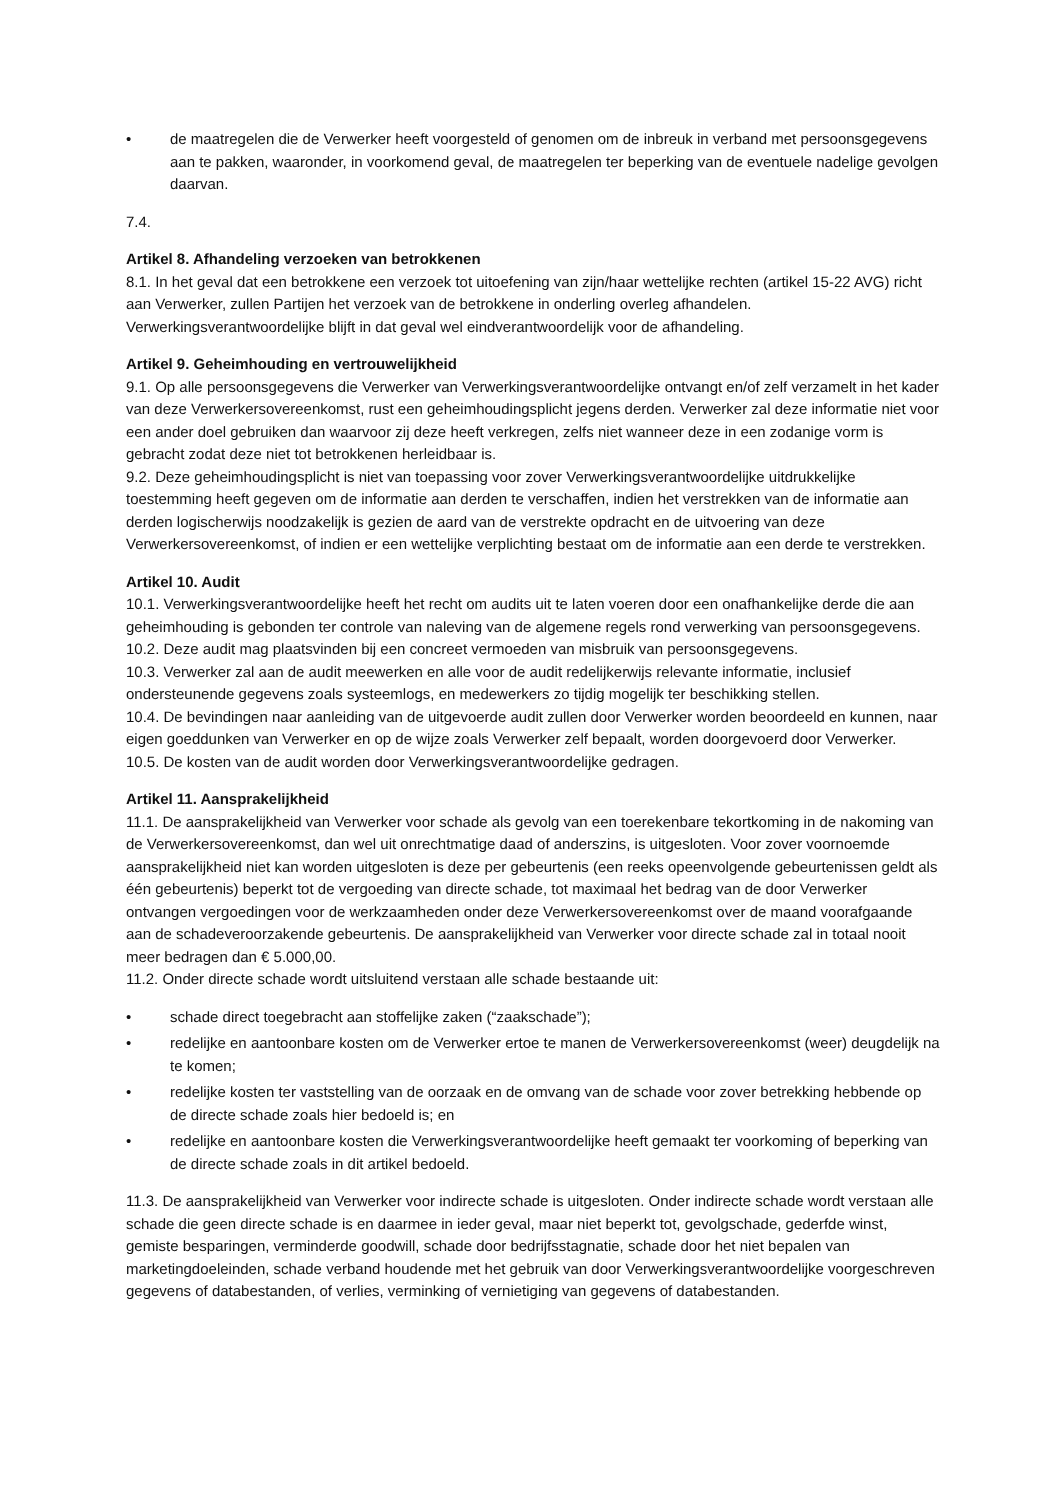• de maatregelen die de Verwerker heeft voorgesteld of genomen om de inbreuk in verband met persoonsgegevens aan te pakken, waaronder, in voorkomend geval, de maatregelen ter beperking van de eventuele nadelige gevolgen daarvan.
7.4.
Artikel 8. Afhandeling verzoeken van betrokkenen
8.1. In het geval dat een betrokkene een verzoek tot uitoefening van zijn/haar wettelijke rechten (artikel 15-22 AVG) richt aan Verwerker, zullen Partijen het verzoek van de betrokkene in onderling overleg afhandelen. Verwerkingsverantwoordelijke blijft in dat geval wel eindverantwoordelijk voor de afhandeling.
Artikel 9. Geheimhouding en vertrouwelijkheid
9.1. Op alle persoonsgegevens die Verwerker van Verwerkingsverantwoordelijke ontvangt en/of zelf verzamelt in het kader van deze Verwerkersovereenkomst, rust een geheimhoudingsplicht jegens derden. Verwerker zal deze informatie niet voor een ander doel gebruiken dan waarvoor zij deze heeft verkregen, zelfs niet wanneer deze in een zodanige vorm is gebracht zodat deze niet tot betrokkenen herleidbaar is.
9.2. Deze geheimhoudingsplicht is niet van toepassing voor zover Verwerkingsverantwoordelijke uitdrukkelijke toestemming heeft gegeven om de informatie aan derden te verschaffen, indien het verstrekken van de informatie aan derden logischerwijs noodzakelijk is gezien de aard van de verstrekte opdracht en de uitvoering van deze Verwerkersovereenkomst, of indien er een wettelijke verplichting bestaat om de informatie aan een derde te verstrekken.
Artikel 10. Audit
10.1. Verwerkingsverantwoordelijke heeft het recht om audits uit te laten voeren door een onafhankelijke derde die aan geheimhouding is gebonden ter controle van naleving van de algemene regels rond verwerking van persoonsgegevens.
10.2. Deze audit mag plaatsvinden bij een concreet vermoeden van misbruik van persoonsgegevens.
10.3. Verwerker zal aan de audit meewerken en alle voor de audit redelijkerwijs relevante informatie, inclusief ondersteunende gegevens zoals systeemlogs, en medewerkers zo tijdig mogelijk ter beschikking stellen.
10.4. De bevindingen naar aanleiding van de uitgevoerde audit zullen door Verwerker worden beoordeeld en kunnen, naar eigen goeddunken van Verwerker en op de wijze zoals Verwerker zelf bepaalt, worden doorgevoerd door Verwerker.
10.5. De kosten van de audit worden door Verwerkingsverantwoordelijke gedragen.
Artikel 11. Aansprakelijkheid
11.1. De aansprakelijkheid van Verwerker voor schade als gevolg van een toerekenbare tekortkoming in de nakoming van de Verwerkersovereenkomst, dan wel uit onrechtmatige daad of anderszins, is uitgesloten. Voor zover voornoemde aansprakelijkheid niet kan worden uitgesloten is deze per gebeurtenis (een reeks opeenvolgende gebeurtenissen geldt als één gebeurtenis) beperkt tot de vergoeding van directe schade, tot maximaal het bedrag van de door Verwerker ontvangen vergoedingen voor de werkzaamheden onder deze Verwerkersovereenkomst over de maand voorafgaande aan de schadeveroorzakende gebeurtenis. De aansprakelijkheid van Verwerker voor directe schade zal in totaal nooit meer bedragen dan € 5.000,00.
11.2. Onder directe schade wordt uitsluitend verstaan alle schade bestaande uit:
• schade direct toegebracht aan stoffelijke zaken (“zaakschade”);
• redelijke en aantoonbare kosten om de Verwerker ertoe te manen de Verwerkersovereenkomst (weer) deugdelijk na te komen;
• redelijke kosten ter vaststelling van de oorzaak en de omvang van de schade voor zover betrekking hebbende op de directe schade zoals hier bedoeld is; en
• redelijke en aantoonbare kosten die Verwerkingsverantwoordelijke heeft gemaakt ter voorkoming of beperking van de directe schade zoals in dit artikel bedoeld.
11.3. De aansprakelijkheid van Verwerker voor indirecte schade is uitgesloten. Onder indirecte schade wordt verstaan alle schade die geen directe schade is en daarmee in ieder geval, maar niet beperkt tot, gevolgschade, gederfde winst, gemiste besparingen, verminderde goodwill, schade door bedrijfsstagnatie, schade door het niet bepalen van marketingdoeleinden, schade verband houdende met het gebruik van door Verwerkingsverantwoordelijke voorgeschreven gegevens of databestanden, of verlies, verminking of vernietiging van gegevens of databestanden.